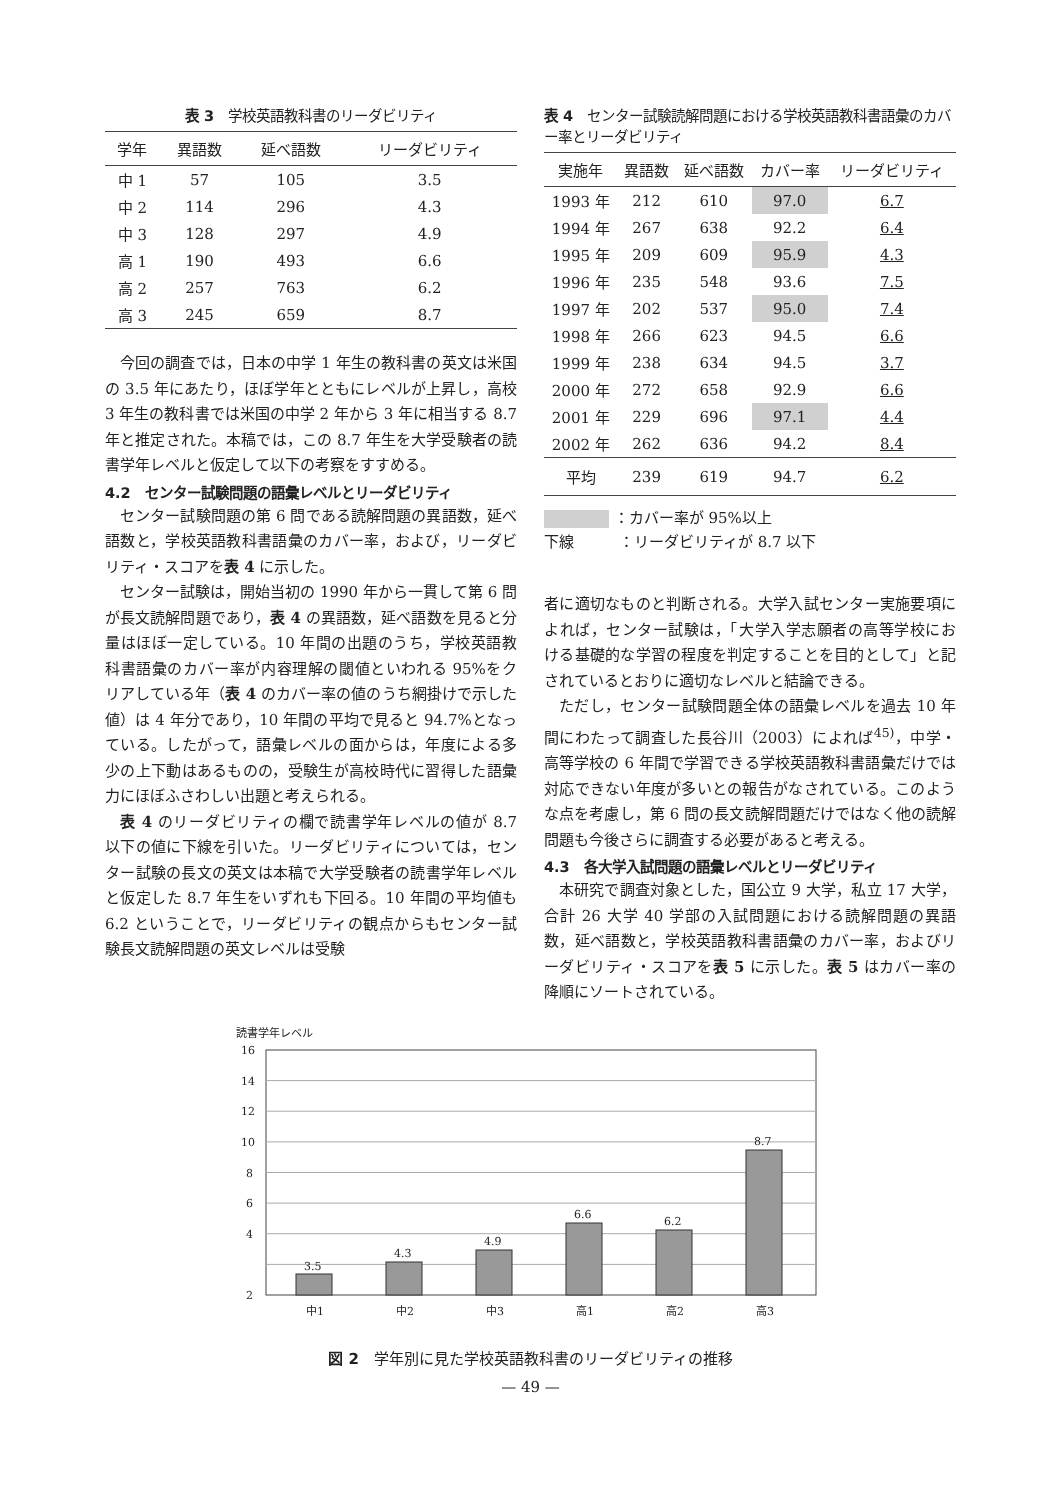表 3　学校英語教科書のリーダビリティ
| 学年 | 異語数 | 延べ語数 | リーダビリティ |
| --- | --- | --- | --- |
| 中 1 | 57 | 105 | 3.5 |
| 中 2 | 114 | 296 | 4.3 |
| 中 3 | 128 | 297 | 4.9 |
| 高 1 | 190 | 493 | 6.6 |
| 高 2 | 257 | 763 | 6.2 |
| 高 3 | 245 | 659 | 8.7 |
今回の調査では，日本の中学 1 年生の教科書の英文は米国の 3.5 年にあたり，ほぼ学年とともにレベルが上昇し，高校 3 年生の教科書では米国の中学 2 年から 3 年に相当する 8.7 年と推定された。本稿では，この 8.7 年生を大学受験者の読書学年レベルと仮定して以下の考察をすすめる。
4.2　センター試験問題の語彙レベルとリーダビリティ
センター試験問題の第 6 問である読解問題の異語数，延べ語数と，学校英語教科書語彙のカバー率，および，リーダビリティ・スコアを表 4 に示した。
センター試験は，開始当初の 1990 年から一貫して第 6 問が長文読解問題であり，表 4 の異語数，延べ語数を見ると分量はほぼ一定している。10 年間の出題のうち，学校英語教科書語彙のカバー率が内容理解の閾値といわれる 95%をクリアしている年（表 4 のカバー率の値のうち網掛けで示した値）は 4 年分であり，10 年間の平均で見ると 94.7%となっている。したがって，語彙レベルの面からは，年度による多少の上下動はあるものの，受験生が高校時代に習得した語彙力にほぼふさわしい出題と考えられる。
表 4 のリーダビリティの欄で読書学年レベルの値が 8.7 以下の値に下線を引いた。リーダビリティについては，センター試験の長文の英文は本稿で大学受験者の読書学年レベルと仮定した 8.7 年生をいずれも下回る。10 年間の平均値も 6.2 ということで，リーダビリティの観点からもセンター試験長文読解問題の英文レベルは受験
表 4　センター試験読解問題における学校英語教科書語彙のカバー率とリーダビリティ
| 実施年 | 異語数 | 延べ語数 | カバー率 | リーダビリティ |
| --- | --- | --- | --- | --- |
| 1993 年 | 212 | 610 | 97.0 | 6.7 |
| 1994 年 | 267 | 638 | 92.2 | 6.4 |
| 1995 年 | 209 | 609 | 95.9 | 4.3 |
| 1996 年 | 235 | 548 | 93.6 | 7.5 |
| 1997 年 | 202 | 537 | 95.0 | 7.4 |
| 1998 年 | 266 | 623 | 94.5 | 6.6 |
| 1999 年 | 238 | 634 | 94.5 | 3.7 |
| 2000 年 | 272 | 658 | 92.9 | 6.6 |
| 2001 年 | 229 | 696 | 97.1 | 4.4 |
| 2002 年 | 262 | 636 | 94.2 | 8.4 |
| 平均 | 239 | 619 | 94.7 | 6.2 |
：カバー率が 95%以上
下線　　　：リーダビリティが 8.7 以下
者に適切なものと判断される。大学入試センター実施要項によれば，センター試験は，「大学入学志願者の高等学校における基礎的な学習の程度を判定することを目的として」と記されているとおりに適切なレベルと結論できる。
ただし，センター試験問題全体の語彙レベルを過去 10 年間にわたって調査した長谷川（2003）によれば<sup>45)</sup>，中学・高等学校の 6 年間で学習できる学校英語教科書語彙だけでは対応できない年度が多いとの報告がなされている。このような点を考慮し，第 6 問の長文読解問題だけではなく他の読解問題も今後さらに調査する必要があると考える。
4.3　各大学入試問題の語彙レベルとリーダビリティ
本研究で調査対象とした，国公立 9 大学，私立 17 大学，合計 26 大学 40 学部の入試問題における読解問題の異語数，延べ語数と，学校英語教科書語彙のカバー率，およびリーダビリティ・スコアを表 5 に示した。表 5 はカバー率の降順にソートされている。
読書学年レベル
16
12
14
10
8
6
4
2
3.5
4.3
4.9
6.6
6.2
8.7
中1
中2
中3
高1
高2
高3
図 2　学年別に見た学校英語教科書のリーダビリティの推移
— 49 —